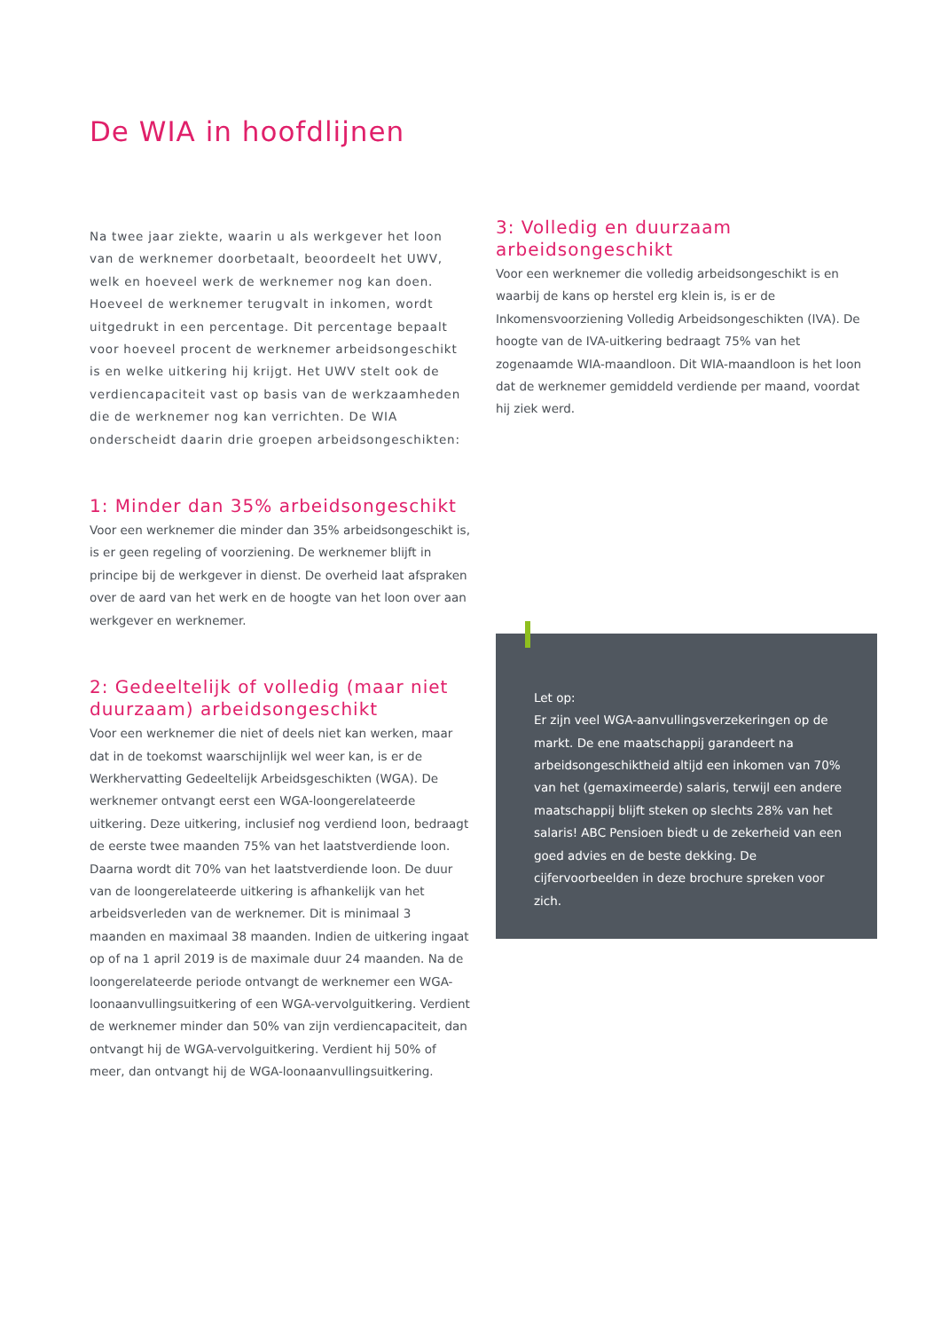De WIA in hoofdlijnen
Na twee jaar ziekte, waarin u als werkgever het loon van de werknemer doorbetaalt, beoordeelt het UWV, welk en hoeveel werk de werknemer nog kan doen. Hoeveel de werknemer terugvalt in inkomen, wordt uitgedrukt in een percentage. Dit percentage bepaalt voor hoeveel procent de werknemer arbeidsongeschikt is en welke uitkering hij krijgt. Het UWV stelt ook de verdiencapaciteit vast op basis van de werkzaamheden die de werknemer nog kan verrichten. De WIA onderscheidt daarin drie groepen arbeidsongeschikten:
1: Minder dan 35% arbeidsongeschikt
Voor een werknemer die minder dan 35% arbeidsongeschikt is, is er geen regeling of voorziening. De werknemer blijft in principe bij de werkgever in dienst. De overheid laat afspraken over de aard van het werk en de hoogte van het loon over aan werkgever en werknemer.
2: Gedeeltelijk of volledig (maar niet duurzaam) arbeidsongeschikt
Voor een werknemer die niet of deels niet kan werken, maar dat in de toekomst waarschijnlijk wel weer kan, is er de Werkhervatting Gedeeltelijk Arbeidsgeschikten (WGA). De werknemer ontvangt eerst een WGA-loongerelateerde uitkering. Deze uitkering, inclusief nog verdiend loon, bedraagt de eerste twee maanden 75% van het laatstverdiende loon. Daarna wordt dit 70% van het laatstverdiende loon. De duur van de loongerelateerde uitkering is afhankelijk van het arbeidsverleden van de werknemer. Dit is minimaal 3 maanden en maximaal 38 maanden. Indien de uitkering ingaat op of na 1 april 2019 is de maximale duur 24 maanden. Na de loongerelateerde periode ontvangt de werknemer een WGA-loonaanvullingsuitkering of een WGA-vervolguitkering. Verdient de werknemer minder dan 50% van zijn verdiencapaciteit, dan ontvangt hij de WGA-vervolguitkering. Verdient hij 50% of meer, dan ontvangt hij de WGA-loonaanvullingsuitkering.
3: Volledig en duurzaam arbeidsongeschikt
Voor een werknemer die volledig arbeidsongeschikt is en waarbij de kans op herstel erg klein is, is er de Inkomensvoorziening Volledig Arbeidsongeschikten (IVA). De hoogte van de IVA-uitkering bedraagt 75% van het zogenaamde WIA-maandloon. Dit WIA-maandloon is het loon dat de werknemer gemiddeld verdiende per maand, voordat hij ziek werd.
Let op:
Er zijn veel WGA-aanvullingsverzekeringen op de markt. De ene maatschappij garandeert na arbeidsongeschiktheid altijd een inkomen van 70% van het (gemaximeerde) salaris, terwijl een andere maatschappij blijft steken op slechts 28% van het salaris! ABC Pensioen biedt u de zekerheid van een goed advies en de beste dekking. De cijfervoorbeelden in deze brochure spreken voor zich.